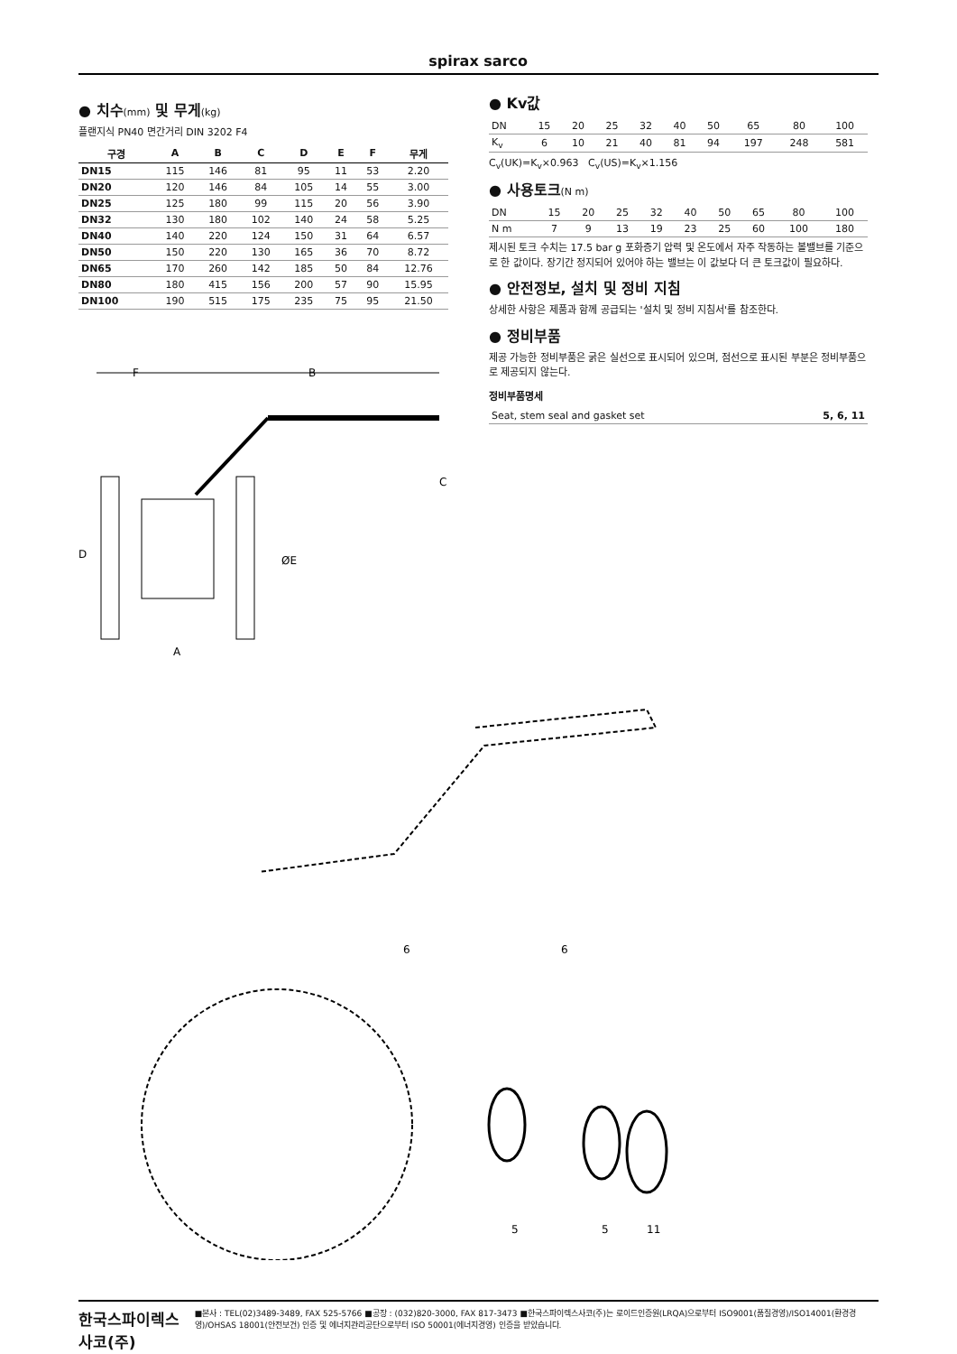spirax sarco
● 치수(mm) 및 무게(kg)
플랜지식 PN40 면간거리 DIN 3202 F4
| 구경 | A | B | C | D | E | F | 무게 |
| --- | --- | --- | --- | --- | --- | --- | --- |
| DN15 | 115 | 146 | 81 | 95 | 11 | 53 | 2.20 |
| DN20 | 120 | 146 | 84 | 105 | 14 | 55 | 3.00 |
| DN25 | 125 | 180 | 99 | 115 | 20 | 56 | 3.90 |
| DN32 | 130 | 180 | 102 | 140 | 24 | 58 | 5.25 |
| DN40 | 140 | 220 | 124 | 150 | 31 | 64 | 6.57 |
| DN50 | 150 | 220 | 130 | 165 | 36 | 70 | 8.72 |
| DN65 | 170 | 260 | 142 | 185 | 50 | 84 | 12.76 |
| DN80 | 180 | 415 | 156 | 200 | 57 | 90 | 15.95 |
| DN100 | 190 | 515 | 175 | 235 | 75 | 95 | 21.50 |
F
B
C
D
ØE
A
● Kv값
| DN | 15 | 20 | 25 | 32 | 40 | 50 | 65 | 80 | 100 |
| K<sub>v</sub> | 6 | 10 | 21 | 40 | 81 | 94 | 197 | 248 | 581 |
C<sub>v</sub>(UK)=K<sub>v</sub>×0.963 C<sub>v</sub>(US)=K<sub>v</sub>×1.156
● 사용토크(N m)
| DN | 15 | 20 | 25 | 32 | 40 | 50 | 65 | 80 | 100 |
| N m | 7 | 9 | 13 | 19 | 23 | 25 | 60 | 100 | 180 |
제시된 토크 수치는 17.5 bar g 포화증기 압력 및 온도에서 자주 작동하는 볼밸브를 기준으로 한 값이다. 장기간 정지되어 있어야 하는 밸브는 이 값보다 더 큰 토크값이 필요하다.
● 안전정보, 설치 및 정비 지침
상세한 사항은 제품과 함께 공급되는 '설치 및 정비 지침서'를 참조한다.
● 정비부품
제공 가능한 정비부품은 굵은 실선으로 표시되어 있으며, 점선으로 표시된 부분은 정비부품으로 제공되지 않는다.
정비부품명세
| Seat, stem seal and gasket set | 5, 6, 11 |
6
6
5
5
11
한국스파이렉스사코(주) ■본사 : TEL(02)3489-3489, FAX 525-5766 ■공장 : (032)820-3000, FAX 817-3473 ■한국스파이렉스사코(주)는 로이드인증원(LRQA)으로부터 ISO9001(품질경영)/ISO14001(환경경영)/OHSAS 18001(안전보건) 인증 및 에너지관리공단으로부터 ISO 50001(에너지경영) 인증을 받았습니다.